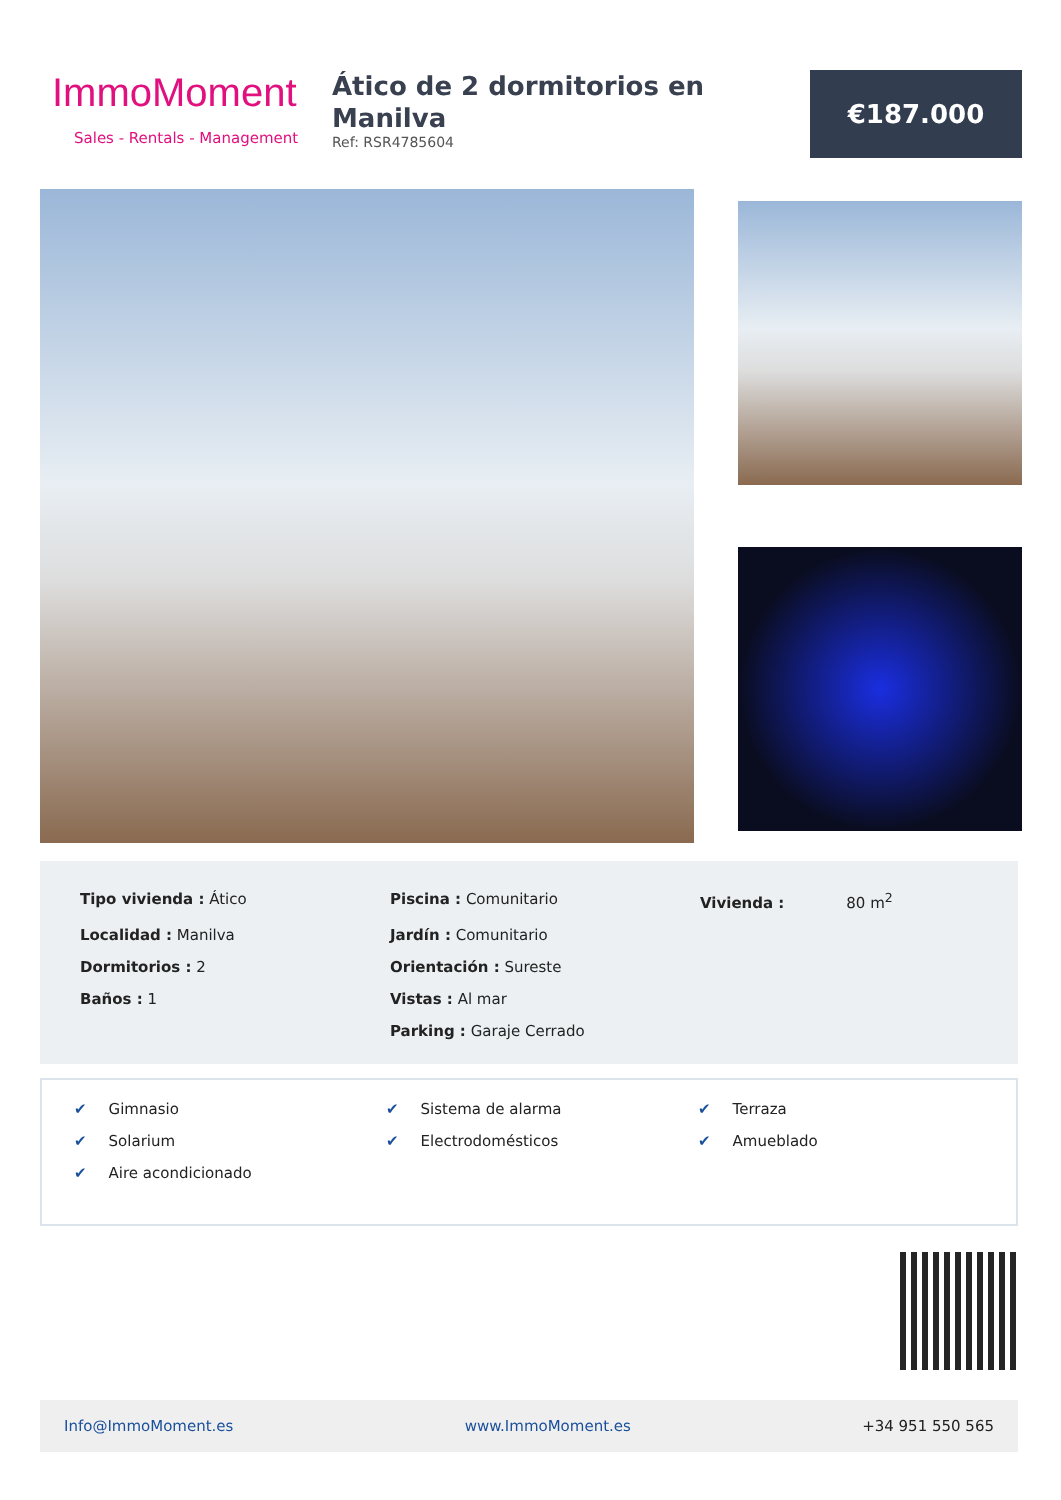ImmoMoment
Sales - Rentals - Management
Ático de 2 dormitorios en Manilva
Ref: RSR4785604
€187.000
| Tipo vivienda : Ático | Piscina : Comunitario | Vivienda : 80 m<sup>2</sup> |
| Localidad : Manilva | Jardín : Comunitario | |
| Dormitorios : 2 | Orientación : Sureste | |
| Baños : 1 | Vistas : Al mar | |
| | Parking : Garaje Cerrado | |
| ✔ Gimnasio | ✔ Sistema de alarma | ✔ Terraza |
| ✔ Solarium | ✔ Electrodomésticos | ✔ Amueblado |
| ✔ Aire acondicionado | | |
Info@ImmoMoment.es www.ImmoMoment.es +34 951 550 565